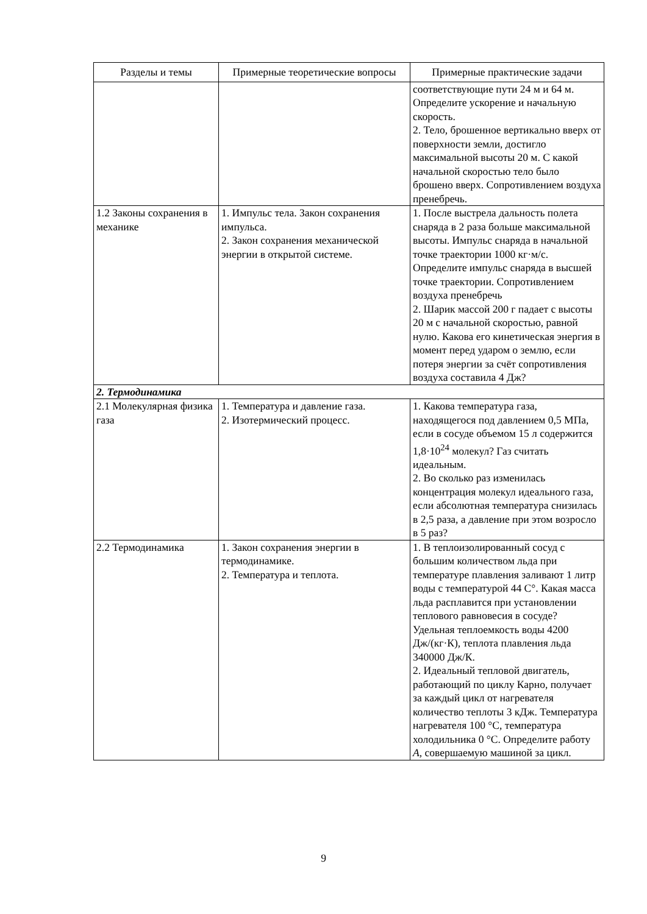| Разделы и темы | Примерные теоретические вопросы | Примерные практические задачи |
| --- | --- | --- |
| | | соответствующие пути 24 м и 64 м. Определите ускорение и начальную скорость. 2. Тело, брошенное вертикально вверх от поверхности земли, достигло максимальной высоты 20 м. С какой начальной скоростью тело было брошено вверх. Сопротивлением воздуха пренебречь. |
| 1.2 Законы сохранения в механике | 1. Импульс тела. Закон сохранения импульса. 2. Закон сохранения механической энергии в открытой системе. | 1. После выстрела дальность полета снаряда в 2 раза больше максимальной высоты. Импульс снаряда в начальной точке траектории 1000 кг·м/с. Определите импульс снаряда в высшей точке траектории. Сопротивлением воздуха пренебречь 2. Шарик массой 200 г падает с высоты 20 м с начальной скоростью, равной нулю. Какова его кинетическая энергия в момент перед ударом о землю, если потеря энергии за счёт сопротивления воздуха составила 4 Дж? |
| 2. Термодинамика | | |
| 2.1 Молекулярная физика газа | 1. Температура и давление газа. 2. Изотермический процесс. | 1. Какова температура газа, находящегося под давлением 0,5 МПа, если в сосуде объемом 15 л содержится 1,8·10<sup>24</sup> молекул? Газ считать идеальным. 2. Во сколько раз изменилась концентрация молекул идеального газа, если абсолютная температура снизилась в 2,5 раза, а давление при этом возросло в 5 раз? |
| 2.2 Термодинамика | 1. Закон сохранения энергии в термодинамике. 2. Температура и теплота. | 1. В теплоизолированный сосуд с большим количеством льда при температуре плавления заливают 1 литр воды с температурой 44 C°. Какая масса льда расплавится при установлении теплового равновесия в сосуде? Удельная теплоемкость воды 4200 Дж/(кг·К), теплота плавления льда 340000 Дж/К. 2. Идеальный тепловой двигатель, работающий по циклу Карно, получает за каждый цикл от нагревателя количество теплоты 3 кДж. Температура нагревателя 100 °С, температура холодильника 0 °С. Определите работу A , совершаемую машиной за цикл. |
9